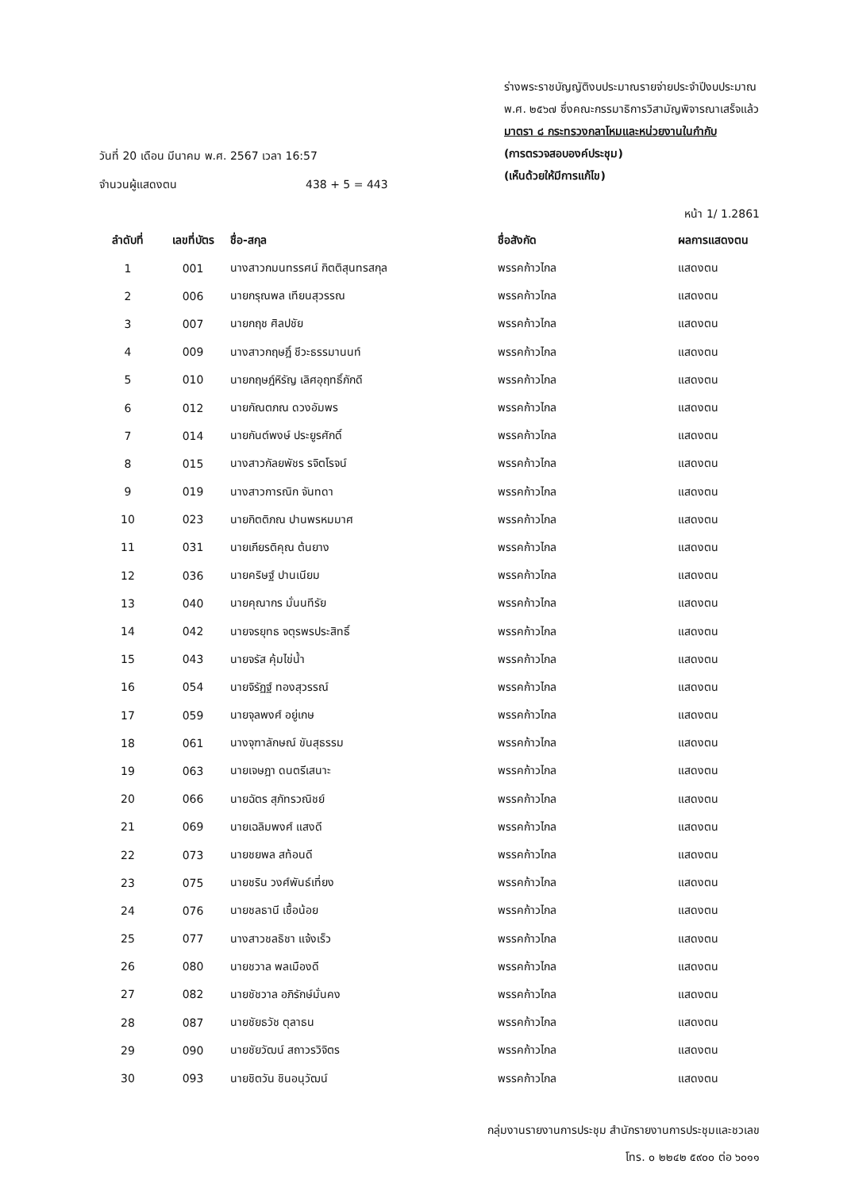ร่างพระราชบัญญัติงบประมาณรายจ่ายประจำปีงบประมาณ
พ.ศ. ๒๕๖๗ ซึ่งคณะกรรมาธิการวิสามัญพิจารณาเสร็จแล้ว
มาตรา ๘ กระทรวงกลาโหมและหน่วยงานในกำกับ
(การตรวจสอบองค์ประชุม)
(เห็นด้วยให้มีการแก้ไข)
วันที่ 20 เดือน มีนาคม พ.ศ. 2567 เวลา 16:57
จำนวนผู้แสดงตน 438 + 5 = 443
หน้า 1/ 1.2861
| ลำดับที่ | เลขที่บัตร | ชื่อ-สกุล | ชื่อสังกัด | ผลการแสดงตน |
| --- | --- | --- | --- | --- |
| 1 | 001 | นางสาวกมนทรรศน์ กิตติสุนทรสกุล | พรรคก้าวไกล | แสดงตน |
| 2 | 006 | นายกรุณพล เทียนสุวรรณ | พรรคก้าวไกล | แสดงตน |
| 3 | 007 | นายกฤช ศิลปชัย | พรรคก้าวไกล | แสดงตน |
| 4 | 009 | นางสาวกฤษฎิ์ ชีวะธรรมานนท์ | พรรคก้าวไกล | แสดงตน |
| 5 | 010 | นายกฤษฎ์หิรัญ เลิศอุฤทธิ์ภักดี | พรรคก้าวไกล | แสดงตน |
| 6 | 012 | นายกัณตภณ ดวงอัมพร | พรรคก้าวไกล | แสดงตน |
| 7 | 014 | นายกันต์พงษ์ ประยูรศักดิ์ | พรรคก้าวไกล | แสดงตน |
| 8 | 015 | นางสาวกัลยพัชร รจิตโรจน์ | พรรคก้าวไกล | แสดงตน |
| 9 | 019 | นางสาวการณิก จันทดา | พรรคก้าวไกล | แสดงตน |
| 10 | 023 | นายกิตติภณ ปานพรหมมาศ | พรรคก้าวไกล | แสดงตน |
| 11 | 031 | นายเกียรติคุณ ต้นยาง | พรรคก้าวไกล | แสดงตน |
| 12 | 036 | นายคริษฐ์ ปานเนียม | พรรคก้าวไกล | แสดงตน |
| 13 | 040 | นายคุณากร มั่นนทีรัย | พรรคก้าวไกล | แสดงตน |
| 14 | 042 | นายจรยุทธ จตุรพรประสิทธิ์ | พรรคก้าวไกล | แสดงตน |
| 15 | 043 | นายจรัส คุ้มไข่น้ำ | พรรคก้าวไกล | แสดงตน |
| 16 | 054 | นายจิรัฏฐ์ ทองสุวรรณ์ | พรรคก้าวไกล | แสดงตน |
| 17 | 059 | นายจุลพงศ์ อยู่เกษ | พรรคก้าวไกล | แสดงตน |
| 18 | 061 | นางจุฑาลักษณ์ ขันสุธรรม | พรรคก้าวไกล | แสดงตน |
| 19 | 063 | นายเจษฎา ดนตรีเสนาะ | พรรคก้าวไกล | แสดงตน |
| 20 | 066 | นายฉัตร สุภัทรวณิชย์ | พรรคก้าวไกล | แสดงตน |
| 21 | 069 | นายเฉลิมพงศ์ แสงดี | พรรคก้าวไกล | แสดงตน |
| 22 | 073 | นายชยพล สท้อนดี | พรรคก้าวไกล | แสดงตน |
| 23 | 075 | นายชริน วงศ์พันธ์เที่ยง | พรรคก้าวไกล | แสดงตน |
| 24 | 076 | นายชลธานี เชื้อน้อย | พรรคก้าวไกล | แสดงตน |
| 25 | 077 | นางสาวชลธิชา แจ้งเร็ว | พรรคก้าวไกล | แสดงตน |
| 26 | 080 | นายชวาล พลเมืองดี | พรรคก้าวไกล | แสดงตน |
| 27 | 082 | นายชัชวาล อภิรักษ์มั่นคง | พรรคก้าวไกล | แสดงตน |
| 28 | 087 | นายชัยธวัช ตุลาธน | พรรคก้าวไกล | แสดงตน |
| 29 | 090 | นายชัยวัฒน์ สถาวรวิจิตร | พรรคก้าวไกล | แสดงตน |
| 30 | 093 | นายชิตวัน ชินอนุวัฒน์ | พรรคก้าวไกล | แสดงตน |
กลุ่มงานรายงานการประชุม สำนักรายงานการประชุมและชวเลข
โทร. ๐ ๒๒๔๒ ๕๙๐๐ ต่อ ๖๐๑๑